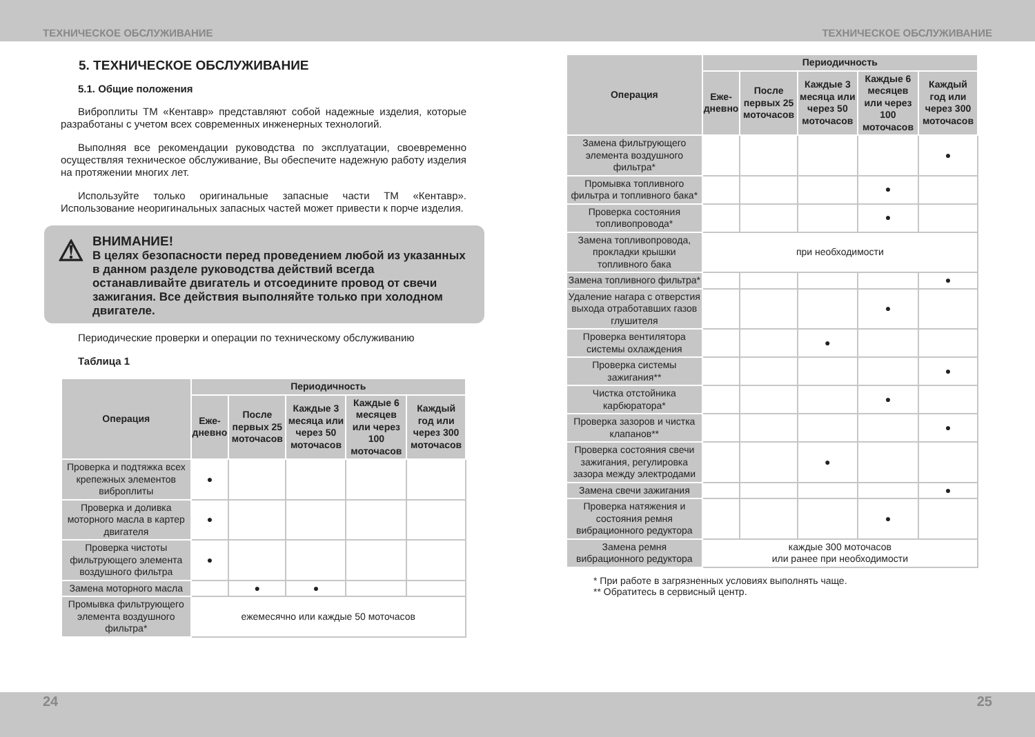ТЕХНИЧЕСКОЕ ОБСЛУЖИВАНИЕ ТЕХНИЧЕСКОЕ ОБСЛУЖИВАНИЕ
5. ТЕХНИЧЕСКОЕ ОБСЛУЖИВАНИЕ
5.1. Общие положения
Виброплиты ТМ «Кентавр» представляют собой надежные изделия, которые разработаны с учетом всех современных инженерных технологий.
Выполняя все рекомендации руководства по эксплуатации, своевременно осуществляя техническое обслуживание, Вы обеспечите надежную работу изделия на протяжении многих лет.
Используйте только оригинальные запасные части ТМ «Кентавр». Использование неоригинальных запасных частей может привести к порче изделия.
⚠
ВНИМАНИЕ!
В целях безопасности перед проведением любой из указанных в данном разделе руководства действий всегда останавливайте двигатель и отсоедините провод от свечи зажигания. Все действия выполняйте только при холодном двигателе.
Периодические проверки и операции по техническому обслуживанию
Таблица 1
| Операция | Периодичность | | | | |
| --- | --- | --- | --- | --- | --- |
| | Еже- дневно | После первых 25 моточасов | Каждые 3 месяца или через 50 моточасов | Каждые 6 месяцев или через 100 моточасов | Каждый год или через 300 моточасов |
| Проверка и подтяжка всех крепежных элементов виброплиты | ● | | | | |
| Проверка и доливка моторного масла в картер двигателя | ● | | | | |
| Проверка чистоты фильтрующего элемента воздушного фильтра | ● | | | | |
| Замена моторного масла | | ● | ● | | |
| Промывка фильтрующего элемента воздушного фильтра* | ежемесячно или каждые 50 моточасов | | | | |
| Операция | Периодичность | | | | |
| --- | --- | --- | --- | --- | --- |
| | Еже- дневно | После первых 25 моточасов | Каждые 3 месяца или через 50 моточасов | Каждые 6 месяцев или через 100 моточасов | Каждый год или через 300 моточасов |
| Замена фильтрующего элемента воздушного фильтра* | | | | | ● |
| Промывка топливного фильтра и топливного бака* | | | | ● | |
| Проверка состояния топливопровода* | | | | ● | |
| Замена топливопровода, прокладки крышки топливного бака | при необходимости | | | | |
| Замена топливного фильтра* | | | | | ● |
| Удаление нагара с отверстия выхода отработавших газов глушителя | | | | ● | |
| Проверка вентилятора системы охлаждения | | | ● | | |
| Проверка системы зажигания** | | | | | ● |
| Чистка отстойника карбюратора* | | | | ● | |
| Проверка зазоров и чистка клапанов** | | | | | ● |
| Проверка состояния свечи зажигания, регулировка зазора между электродами | | | ● | | |
| Замена свечи зажигания | | | | | ● |
| Проверка натяжения и состояния ремня вибрационного редуктора | | | | ● | |
| Замена ремня вибрационного редуктора | каждые 300 моточасов или ранее при необходимости | | | | |
* При работе в загрязненных условиях выполнять чаще.
** Обратитесь в сервисный центр.
24 25